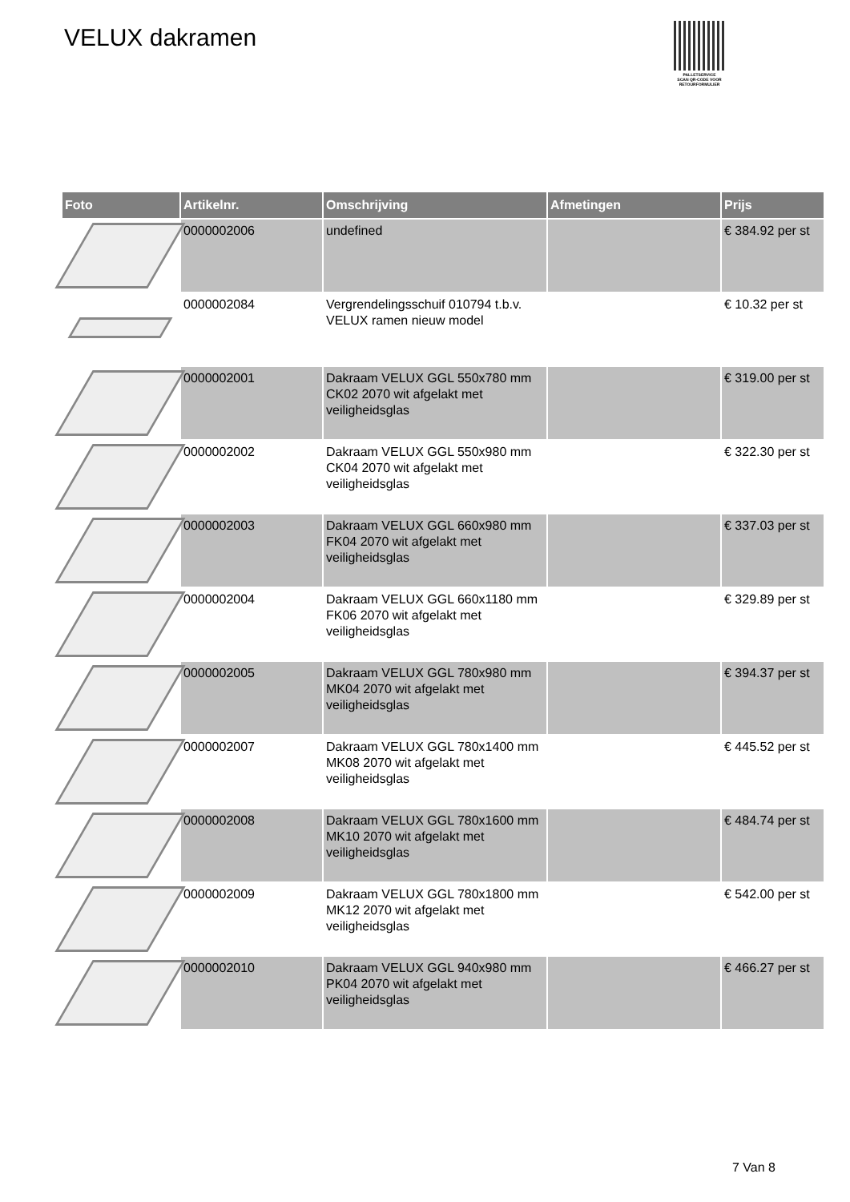VELUX dakramen
PALLETSERVICE
SCAN QR-CODE VOOR RETOURFORMULIER
| Foto | Artikelnr. | Omschrijving | Afmetingen | Prijs |
| --- | --- | --- | --- | --- |
| | 0000002006 | undefined | | € 384.92 per st |
| | 0000002084 | Vergrendelingsschuif 010794 t.b.v. VELUX ramen nieuw model | | € 10.32 per st |
| | 0000002001 | Dakraam VELUX GGL 550x780 mm CK02 2070 wit afgelakt met veiligheidsglas | | € 319.00 per st |
| | 0000002002 | Dakraam VELUX GGL 550x980 mm CK04 2070 wit afgelakt met veiligheidsglas | | € 322.30 per st |
| | 0000002003 | Dakraam VELUX GGL 660x980 mm FK04 2070 wit afgelakt met veiligheidsglas | | € 337.03 per st |
| | 0000002004 | Dakraam VELUX GGL 660x1180 mm FK06 2070 wit afgelakt met veiligheidsglas | | € 329.89 per st |
| | 0000002005 | Dakraam VELUX GGL 780x980 mm MK04 2070 wit afgelakt met veiligheidsglas | | € 394.37 per st |
| | 0000002007 | Dakraam VELUX GGL 780x1400 mm MK08 2070 wit afgelakt met veiligheidsglas | | € 445.52 per st |
| | 0000002008 | Dakraam VELUX GGL 780x1600 mm MK10 2070 wit afgelakt met veiligheidsglas | | € 484.74 per st |
| | 0000002009 | Dakraam VELUX GGL 780x1800 mm MK12 2070 wit afgelakt met veiligheidsglas | | € 542.00 per st |
| | 0000002010 | Dakraam VELUX GGL 940x980 mm PK04 2070 wit afgelakt met veiligheidsglas | | € 466.27 per st |
7 Van 8